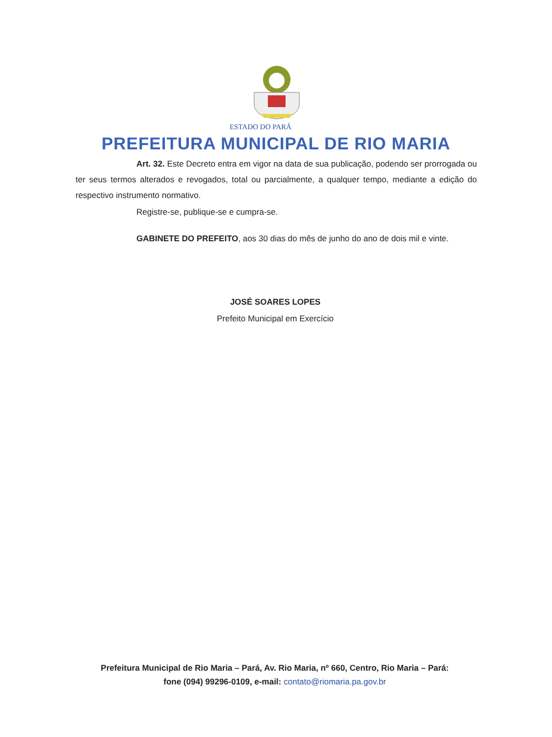ESTADO DO PARÁ
PREFEITURA MUNICIPAL DE RIO MARIA
Art. 32. Este Decreto entra em vigor na data de sua publicação, podendo ser prorrogada ou ter seus termos alterados e revogados, total ou parcialmente, a qualquer tempo, mediante a edição do respectivo instrumento normativo.
Registre-se, publique-se e cumpra-se.
GABINETE DO PREFEITO, aos 30 dias do mês de junho do ano de dois mil e vinte.
JOSÉ SOARES LOPES
Prefeito Municipal em Exercício
Prefeitura Municipal de Rio Maria – Pará, Av. Rio Maria, nº 660, Centro, Rio Maria – Pará: fone (094) 99296-0109, e-mail: contato@riomaria.pa.gov.br